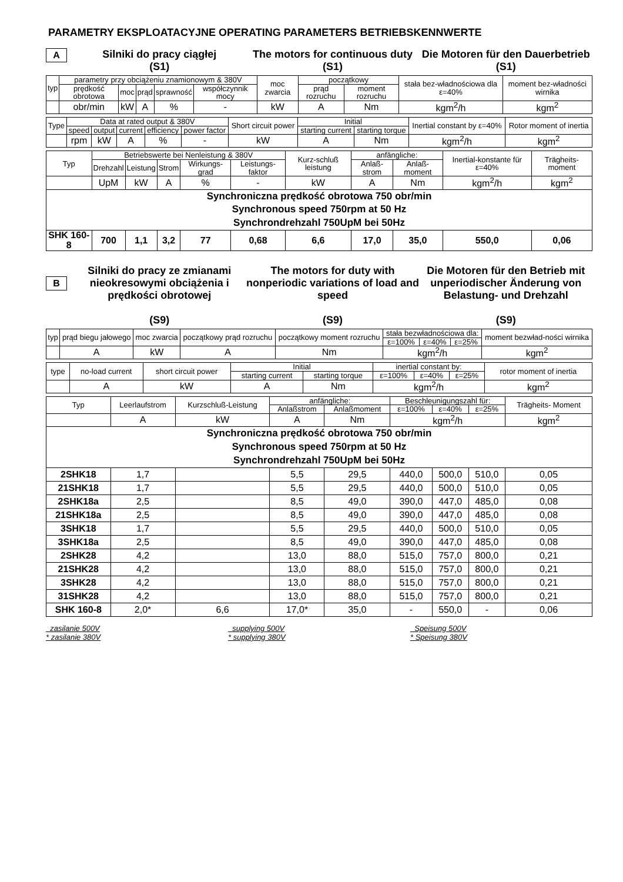PARAMETRY EKSPLOATACYJNE OPERATING PARAMETERS BETRIEBSKENNWERTE
A
Silniki do pracy ciągłej
(S1)
The motors for continuous duty
(S1)
Die Motoren für den Dauerbetrieb
(S1)
| typ | parametry przy obciążeniu znamionowym & 380V | | | | | moc zwarcia | początkowy | | stała bez-władnościowa dla ε=40% | moment bez-władności wirnika |
| --- | --- | --- | --- | --- | --- | --- | --- | --- | --- | --- |
| | prędkość obrotowa | moc | prąd | sprawność | współczynnik mocy | | prąd rozruchu | moment rozruchu | | |
| | obr/min | kW | A | % | - | kW | A | Nm | kgm<sup>2</sup>/h | kgm<sup>2</sup> |
| Type | Data at rated output & 380V | | | | | Short circuit power | Initial | | Inertial constant by ε=40% | Rotor moment of inertia |
| --- | --- | --- | --- | --- | --- | --- | --- | --- | --- | --- |
| | speed | output | current | efficiency | power factor | | starting current | starting torque | | |
| | rpm | kW | A | % | - | kW | A | Nm | kgm<sup>2</sup>/h | kgm<sup>2</sup> |
| Typ | Betriebswerte bei Nenleistung & 380V | | | | | Kurz-schluß leistung | anfängliche: | | Inertial-konstante für ε=40% | Trägheits-moment |
| --- | --- | --- | --- | --- | --- | --- | --- | --- | --- | --- |
| | Drehzahl | Leistung | Strom | Wirkungs-grad | Leistungs-faktor | | Anlaß-strom | Anlaß-moment | | |
| | UpM | kW | A | % | - | kW | A | Nm | kgm<sup>2</sup>/h | kgm<sup>2</sup> |
| Synchroniczna prędkość obrotowa 750 obr/min Synchronous speed 750rpm at 50 Hz Synchrondrehzahl 750UpM bei 50Hz | | | | | | | | | | |
| SHK 160-8 | 700 | 1,1 | 3,2 | 77 | 0,68 | 6,6 | 17,0 | 35,0 | 550,0 | 0,06 |
B
Silniki do pracy ze zmianami nieokresowymi obciążenia i prędkości obrotowej
(S9)
The motors for duty with nonperiodic variations of load and speed
(S9)
Die Motoren für den Betrieb mit unperiodischer Änderung von Belastung- und Drehzahl
(S9)
| typ | prąd biegu jałowego | moc zwarcia | początkowy prąd rozruchu | początkowy moment rozruchu | stała bezwładnościowa dla: | | | moment bezwład-ności wirnika |
| --- | --- | --- | --- | --- | --- | --- | --- | --- |
| | | | | | ε=100% | ε=40% | ε=25% | |
| | A | kW | A | Nm | kgm<sup>2</sup>/h | | | kgm<sup>2</sup> |
| type | no-load current | short circuit power | Initial | | inertial constant by: | | | rotor moment of inertia |
| --- | --- | --- | --- | --- | --- | --- | --- | --- |
| | | | starting current | starting torque | ε=100% | ε=40% | ε=25% | |
| | A | kW | A | Nm | kgm<sup>2</sup>/h | | | kgm<sup>2</sup> |
| Typ | Leerlaufstrom | Kurzschluß-Leistung | anfängliche: | | Beschleunigungszahl für: | | | Trägheits- Moment |
| --- | --- | --- | --- | --- | --- | --- | --- | --- |
| | | | Anlaßstrom | Anlaßmoment | ε=100% | ε=40% | ε=25% | |
| | A | kW | A | Nm | kgm<sup>2</sup>/h | | | kgm<sup>2</sup> |
| Synchroniczna prędkość obrotowa 750 obr/min Synchronous speed 750rpm at 50 Hz Synchrondrehzahl 750UpM bei 50Hz | | | | | | | | |
| 2SHK18 | 1,7 | | 5,5 | 29,5 | 440,0 | 500,0 | 510,0 | 0,05 |
| 21SHK18 | 1,7 | | 5,5 | 29,5 | 440,0 | 500,0 | 510,0 | 0,05 |
| 2SHK18a | 2,5 | | 8,5 | 49,0 | 390,0 | 447,0 | 485,0 | 0,08 |
| 21SHK18a | 2,5 | | 8,5 | 49,0 | 390,0 | 447,0 | 485,0 | 0,08 |
| 3SHK18 | 1,7 | | 5,5 | 29,5 | 440,0 | 500,0 | 510,0 | 0,05 |
| 3SHK18a | 2,5 | | 8,5 | 49,0 | 390,0 | 447,0 | 485,0 | 0,08 |
| 2SHK28 | 4,2 | | 13,0 | 88,0 | 515,0 | 757,0 | 800,0 | 0,21 |
| 21SHK28 | 4,2 | | 13,0 | 88,0 | 515,0 | 757,0 | 800,0 | 0,21 |
| 3SHK28 | 4,2 | | 13,0 | 88,0 | 515,0 | 757,0 | 800,0 | 0,21 |
| 31SHK28 | 4,2 | | 13,0 | 88,0 | 515,0 | 757,0 | 800,0 | 0,21 |
| SHK 160-8 | 2,0* | 6,6 | 17,0* | 35,0 | - | 550,0 | - | 0,06 |
zasilanie 500V
* zasilanie 380V
supplying 500V
* supplying 380V
Speisung 500V
* Speisung 380V